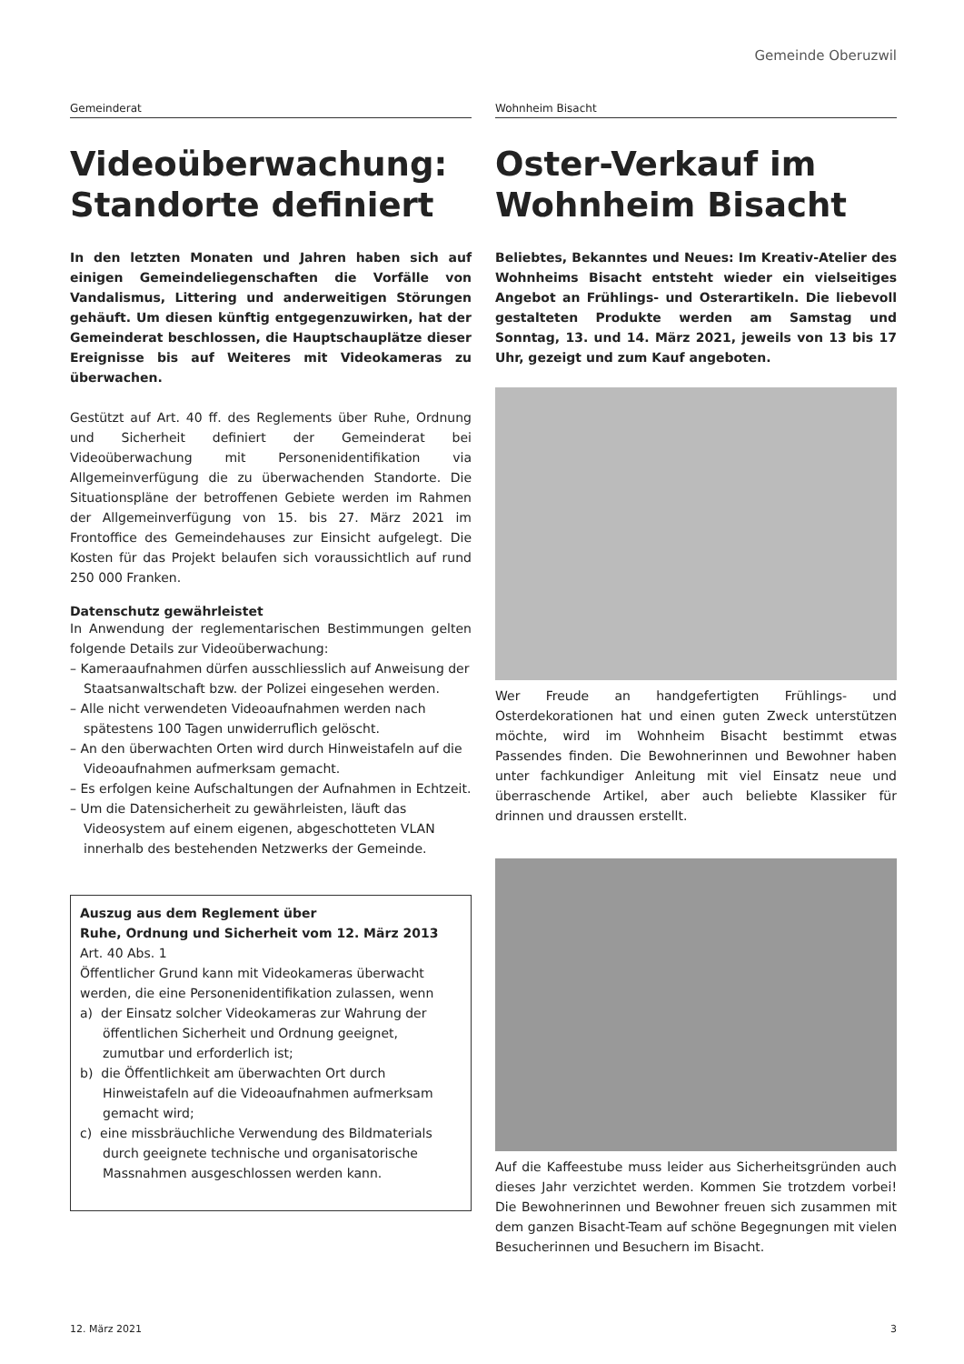Gemeinde Oberuzwil
Gemeinderat
Videoüberwachung: Standorte definiert
In den letzten Monaten und Jahren haben sich auf einigen Gemeindeliegenschaften die Vorfälle von Vandalismus, Littering und anderweitigen Störungen gehäuft. Um diesen künftig entgegenzuwirken, hat der Gemeinderat beschlossen, die Hauptschauplätze dieser Ereignisse bis auf Weiteres mit Videokameras zu überwachen.
Gestützt auf Art. 40 ff. des Reglements über Ruhe, Ordnung und Sicherheit definiert der Gemeinderat bei Videoüberwachung mit Personenidentifikation via Allgemeinverfügung die zu überwachenden Standorte. Die Situationspläne der betroffenen Gebiete werden im Rahmen der Allgemeinverfügung von 15. bis 27. März 2021 im Frontoffice des Gemeindehauses zur Einsicht aufgelegt. Die Kosten für das Projekt belaufen sich voraussichtlich auf rund 250 000 Franken.
Datenschutz gewährleistet
In Anwendung der reglementarischen Bestimmungen gelten folgende Details zur Videoüberwachung:
– Kameraaufnahmen dürfen ausschliesslich auf Anweisung der Staatsanwaltschaft bzw. der Polizei eingesehen werden.
– Alle nicht verwendeten Videoaufnahmen werden nach spätestens 100 Tagen unwiderruflich gelöscht.
– An den überwachten Orten wird durch Hinweistafeln auf die Videoaufnahmen aufmerksam gemacht.
– Es erfolgen keine Aufschaltungen der Aufnahmen in Echtzeit.
– Um die Datensicherheit zu gewährleisten, läuft das Videosystem auf einem eigenen, abgeschotteten VLAN innerhalb des bestehenden Netzwerks der Gemeinde.
Auszug aus dem Reglement über
Ruhe, Ordnung und Sicherheit vom 12. März 2013
Art. 40 Abs. 1
Öffentlicher Grund kann mit Videokameras überwacht werden, die eine Personenidentifikation zulassen, wenn
a) der Einsatz solcher Videokameras zur Wahrung der öffentlichen Sicherheit und Ordnung geeignet, zumutbar und erforderlich ist;
b) die Öffentlichkeit am überwachten Ort durch Hinweistafeln auf die Videoaufnahmen aufmerksam gemacht wird;
c) eine missbräuchliche Verwendung des Bildmaterials durch geeignete technische und organisatorische Massnahmen ausgeschlossen werden kann.
Wohnheim Bisacht
Oster-Verkauf im Wohnheim Bisacht
Beliebtes, Bekanntes und Neues: Im Kreativ-Atelier des Wohnheims Bisacht entsteht wieder ein vielseitiges Angebot an Frühlings- und Osterartikeln. Die liebevoll gestalteten Produkte werden am Samstag und Sonntag, 13. und 14. März 2021, jeweils von 13 bis 17 Uhr, gezeigt und zum Kauf angeboten.
Wer Freude an handgefertigten Frühlings- und Osterdekorationen hat und einen guten Zweck unterstützen möchte, wird im Wohnheim Bisacht bestimmt etwas Passendes finden. Die Bewohnerinnen und Bewohner haben unter fachkundiger Anleitung mit viel Einsatz neue und überraschende Artikel, aber auch beliebte Klassiker für drinnen und draussen erstellt.
Auf die Kaffeestube muss leider aus Sicherheitsgründen auch dieses Jahr verzichtet werden. Kommen Sie trotzdem vorbei! Die Bewohnerinnen und Bewohner freuen sich zusammen mit dem ganzen Bisacht-Team auf schöne Begegnungen mit vielen Besucherinnen und Besuchern im Bisacht.
12. März 2021 3